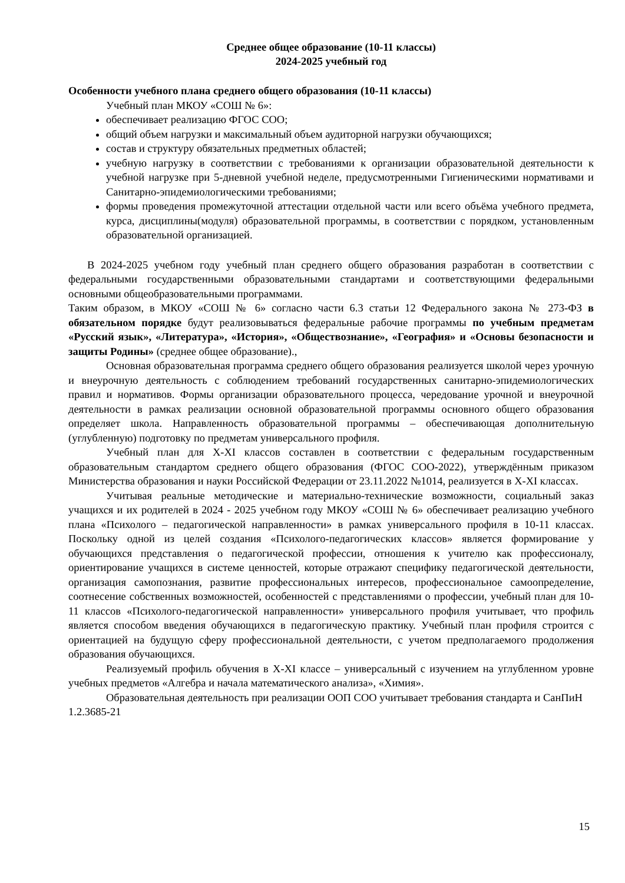Среднее общее образование (10-11 классы)
2024-2025 учебный год
Особенности учебного плана среднего общего образования (10-11 классы)
Учебный план МКОУ «СОШ № 6»:
обеспечивает реализацию ФГОС СОО;
общий объем нагрузки и максимальный объем аудиторной нагрузки обучающихся;
состав и структуру обязательных предметных областей;
учебную нагрузку в соответствии с требованиями к организации образовательной деятельности к учебной нагрузке при 5-дневной учебной неделе, предусмотренными Гигиеническими нормативами и Санитарно-эпидемиологическими требованиями;
формы проведения промежуточной аттестации отдельной части или всего объёма учебного предмета, курса, дисциплины(модуля) образовательной программы, в соответствии с порядком, установленным образовательной организацией.
В 2024-2025 учебном году учебный план среднего общего образования разработан в соответствии с федеральными государственными образовательными стандартами и соответствующими федеральными основными общеобразовательными программами.
Таким образом, в МКОУ «СОШ № 6» согласно части 6.3 статьи 12 Федерального закона № 273-ФЗ в обязательном порядке будут реализовываться федеральные рабочие программы по учебным предметам «Русский язык», «Литература», «История», «Обществознание», «География» и «Основы безопасности и защиты Родины» (среднее общее образование).,
Основная образовательная программа среднего общего образования реализуется школой через урочную и внеурочную деятельность с соблюдением требований государственных санитарно-эпидемиологических правил и нормативов. Формы организации образовательного процесса, чередование урочной и внеурочной деятельности в рамках реализации основной образовательной программы основного общего образования определяет школа. Направленность образовательной программы – обеспечивающая дополнительную (углубленную) подготовку по предметам универсального профиля.
Учебный план для X-XI классов составлен в соответствии с федеральным государственным образовательным стандартом среднего общего образования (ФГОС СОО-2022), утверждённым приказом Министерства образования и науки Российской Федерации от 23.11.2022 №1014, реализуется в X-XI классах.
Учитывая реальные методические и материально-технические возможности, социальный заказ учащихся и их родителей в 2024 - 2025 учебном году МКОУ «СОШ № 6» обеспечивает реализацию учебного плана «Психолого – педагогической направленности» в рамках универсального профиля в 10-11 классах. Поскольку одной из целей создания «Психолого-педагогических классов» является формирование у обучающихся представления о педагогической профессии, отношения к учителю как профессионалу, ориентирование учащихся в системе ценностей, которые отражают специфику педагогической деятельности, организация самопознания, развитие профессиональных интересов, профессиональное самоопределение, соотнесение собственных возможностей, особенностей с представлениями о профессии, учебный план для 10-11 классов «Психолого-педагогической направленности» универсального профиля учитывает, что профиль является способом введения обучающихся в педагогическую практику. Учебный план профиля строится с ориентацией на будущую сферу профессиональной деятельности, с учетом предполагаемого продолжения образования обучающихся.
Реализуемый профиль обучения в X-XI классе – универсальный с изучением на углубленном уровне учебных предметов «Алгебра и начала математического анализа», «Химия».
Образовательная деятельность при реализации ООП СОО учитывает требования стандарта и СанПиН 1.2.3685-21
15